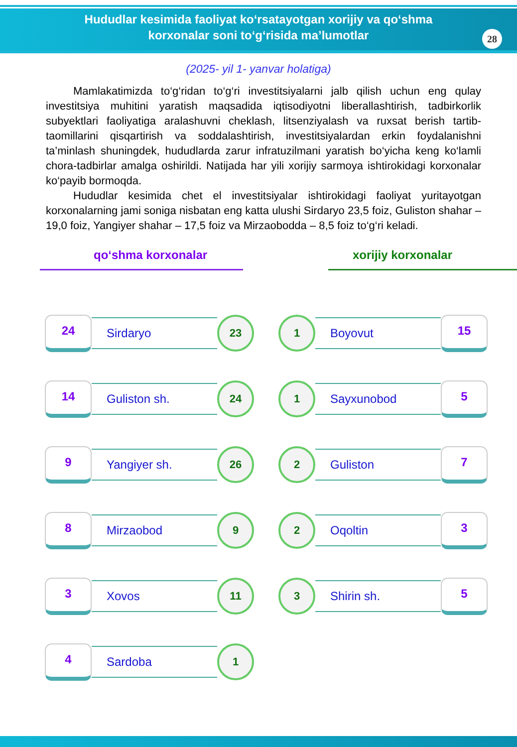Hududlar kesimida faoliyat ko‘rsatayotgan xorijiy va qo‘shma
korxonalar soni to‘g‘risida ma’lumotlar
28
(2025- yil 1- yanvar holatiga)
Mamlakatimizda to‘g‘ridan to‘g‘ri investitsiyalarni jalb qilish uchun eng qulay investitsiya muhitini yaratish maqsadida iqtisodiyotni liberallashtirish, tadbirkorlik subyektlari faoliyatiga aralashuvni cheklash, litsenziyalash va ruxsat berish tartib-taomillarini qisqartirish va soddalashtirish, investitsiyalardan erkin foydalanishni ta’minlash shuningdek, hududlarda zarur infratuzilmani yaratish bo‘yicha keng ko‘lamli chora-tadbirlar amalga oshirildi. Natijada har yili xorijiy sarmoya ishtirokidagi korxonalar ko‘payib bormoqda.
Hududlar kesimida chet el investitsiyalar ishtirokidagi faoliyat yuritayotgan korxonalarning jami soniga nisbatan eng katta ulushi Sirdaryo 23,5 foiz, Guliston shahar – 19,0 foiz, Yangiyer shahar – 17,5 foiz va Mirzaobodda – 8,5 foiz to‘g‘ri keladi.
qo‘shma korxonalar
24
Sirdaryo
23
14
Guliston sh.
24
9
Yangiyer sh.
26
8
Mirzaobod
9
3
Xovos
11
4
Sardoba
1
xorijiy korxonalar
1
Boyovut
15
1
Sayxunobod
5
2
Guliston
7
2
Oqoltin
3
3
Shirin sh.
5